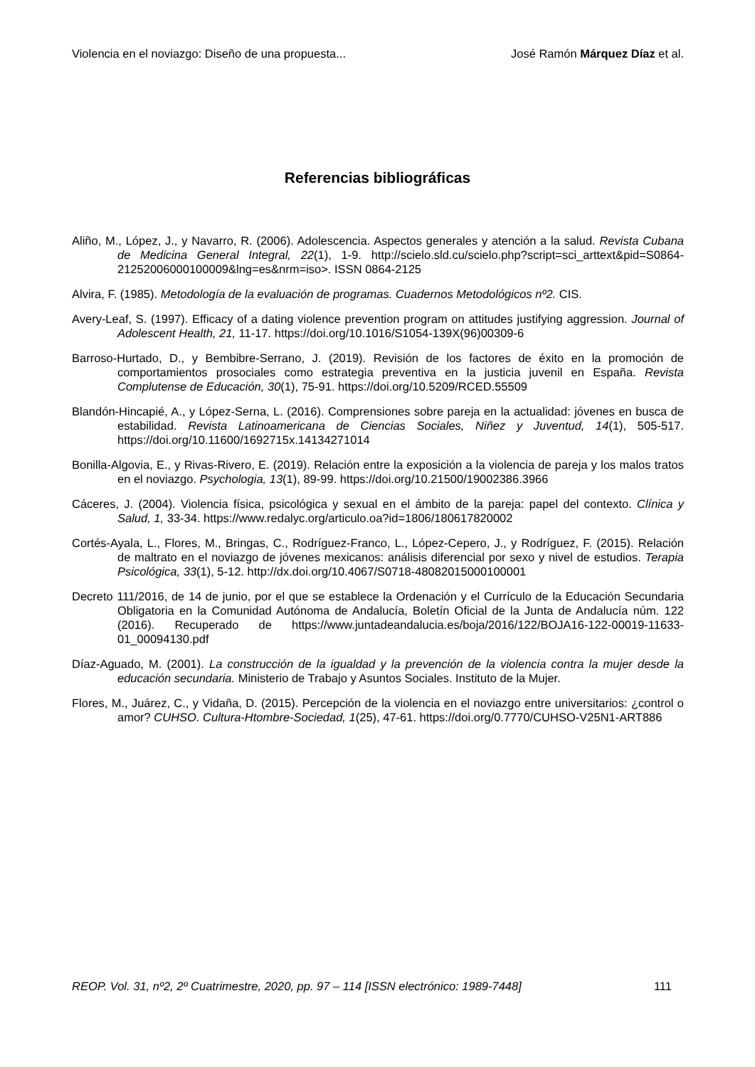Violencia en el noviazgo: Diseño de una propuesta... José Ramón Márquez Díaz et al.
Referencias bibliográficas
Aliño, M., López, J., y Navarro, R. (2006). Adolescencia. Aspectos generales y atención a la salud. Revista Cubana de Medicina General Integral, 22(1), 1-9. http://scielo.sld.cu/scielo.php?script=sci_arttext&pid=S0864-21252006000100009&lng=es&nrm=iso>. ISSN 0864-2125
Alvira, F. (1985). Metodología de la evaluación de programas. Cuadernos Metodológicos nº2. CIS.
Avery-Leaf, S. (1997). Efficacy of a dating violence prevention program on attitudes justifying aggression. Journal of Adolescent Health, 21, 11-17. https://doi.org/10.1016/S1054-139X(96)00309-6
Barroso-Hurtado, D., y Bembibre-Serrano, J. (2019). Revisión de los factores de éxito en la promoción de comportamientos prosociales como estrategia preventiva en la justicia juvenil en España. Revista Complutense de Educación, 30(1), 75-91. https://doi.org/10.5209/RCED.55509
Blandón-Hincapié, A., y López-Serna, L. (2016). Comprensiones sobre pareja en la actualidad: jóvenes en busca de estabilidad. Revista Latinoamericana de Ciencias Sociales, Niñez y Juventud, 14(1), 505-517. https://doi.org/10.11600/1692715x.14134271014
Bonilla-Algovia, E., y Rivas-Rivero, E. (2019). Relación entre la exposición a la violencia de pareja y los malos tratos en el noviazgo. Psychologia, 13(1), 89-99. https://doi.org/10.21500/19002386.3966
Cáceres, J. (2004). Violencia física, psicológica y sexual en el ámbito de la pareja: papel del contexto. Clínica y Salud, 1, 33-34. https://www.redalyc.org/articulo.oa?id=1806/180617820002
Cortés-Ayala, L., Flores, M., Bringas, C., Rodríguez-Franco, L., López-Cepero, J., y Rodríguez, F. (2015). Relación de maltrato en el noviazgo de jóvenes mexicanos: análisis diferencial por sexo y nivel de estudios. Terapia Psicológica, 33(1), 5-12. http://dx.doi.org/10.4067/S0718-48082015000100001
Decreto 111/2016, de 14 de junio, por el que se establece la Ordenación y el Currículo de la Educación Secundaria Obligatoria en la Comunidad Autónoma de Andalucía, Boletín Oficial de la Junta de Andalucía núm. 122 (2016). Recuperado de https://www.juntadeandalucia.es/boja/2016/122/BOJA16-122-00019-11633-01_00094130.pdf
Díaz-Aguado, M. (2001). La construcción de la igualdad y la prevención de la violencia contra la mujer desde la educación secundaria. Ministerio de Trabajo y Asuntos Sociales. Instituto de la Mujer.
Flores, M., Juárez, C., y Vidaña, D. (2015). Percepción de la violencia en el noviazgo entre universitarios: ¿control o amor? CUHSO. Cultura-Htombre-Sociedad, 1(25), 47-61. https://doi.org/0.7770/CUHSO-V25N1-ART886
REOP. Vol. 31, nº2, 2º Cuatrimestre, 2020, pp. 97 – 114 [ISSN electrónico: 1989-7448] 111